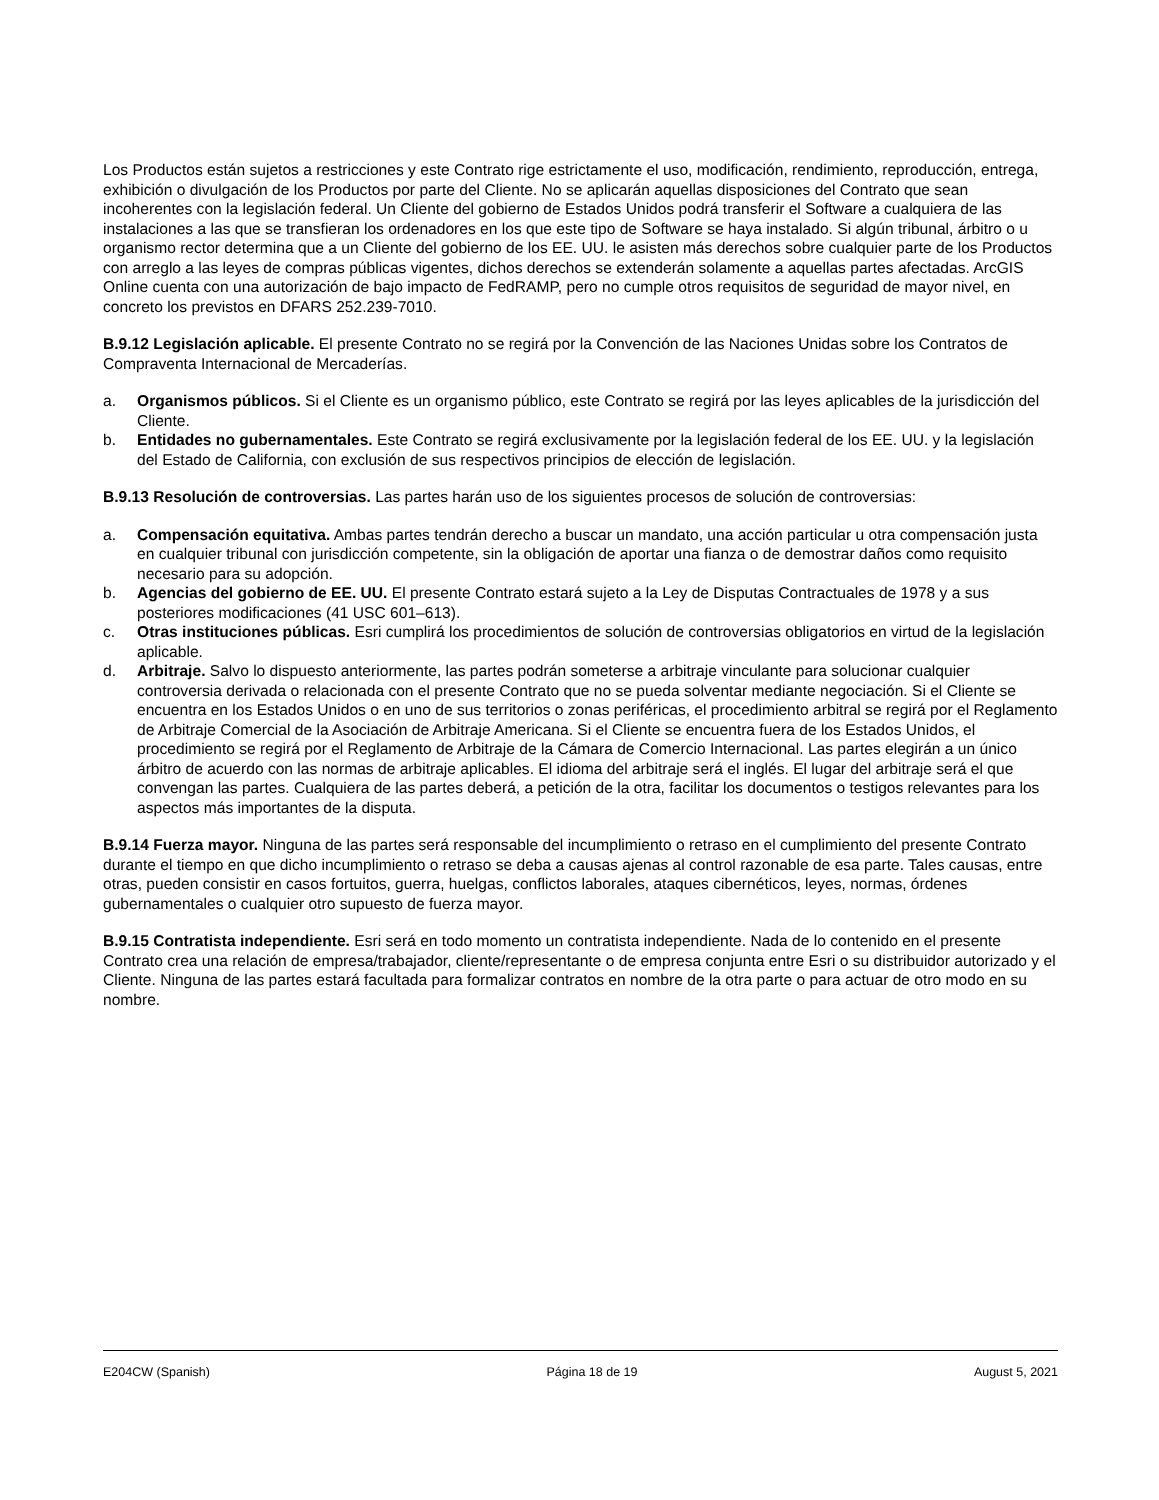Los Productos están sujetos a restricciones y este Contrato rige estrictamente el uso, modificación, rendimiento, reproducción, entrega, exhibición o divulgación de los Productos por parte del Cliente. No se aplicarán aquellas disposiciones del Contrato que sean incoherentes con la legislación federal. Un Cliente del gobierno de Estados Unidos podrá transferir el Software a cualquiera de las instalaciones a las que se transfieran los ordenadores en los que este tipo de Software se haya instalado. Si algún tribunal, árbitro o u organismo rector determina que a un Cliente del gobierno de los EE. UU. le asisten más derechos sobre cualquier parte de los Productos con arreglo a las leyes de compras públicas vigentes, dichos derechos se extenderán solamente a aquellas partes afectadas. ArcGIS Online cuenta con una autorización de bajo impacto de FedRAMP, pero no cumple otros requisitos de seguridad de mayor nivel, en concreto los previstos en DFARS 252.239-7010.
B.9.12 Legislación aplicable. El presente Contrato no se regirá por la Convención de las Naciones Unidas sobre los Contratos de Compraventa Internacional de Mercaderías.
a. Organismos públicos. Si el Cliente es un organismo público, este Contrato se regirá por las leyes aplicables de la jurisdicción del Cliente.
b. Entidades no gubernamentales. Este Contrato se regirá exclusivamente por la legislación federal de los EE. UU. y la legislación del Estado de California, con exclusión de sus respectivos principios de elección de legislación.
B.9.13 Resolución de controversias. Las partes harán uso de los siguientes procesos de solución de controversias:
a. Compensación equitativa. Ambas partes tendrán derecho a buscar un mandato, una acción particular u otra compensación justa en cualquier tribunal con jurisdicción competente, sin la obligación de aportar una fianza o de demostrar daños como requisito necesario para su adopción.
b. Agencias del gobierno de EE. UU. El presente Contrato estará sujeto a la Ley de Disputas Contractuales de 1978 y a sus posteriores modificaciones (41 USC 601–613).
c. Otras instituciones públicas. Esri cumplirá los procedimientos de solución de controversias obligatorios en virtud de la legislación aplicable.
d. Arbitraje. Salvo lo dispuesto anteriormente, las partes podrán someterse a arbitraje vinculante para solucionar cualquier controversia derivada o relacionada con el presente Contrato que no se pueda solventar mediante negociación. Si el Cliente se encuentra en los Estados Unidos o en uno de sus territorios o zonas periféricas, el procedimiento arbitral se regirá por el Reglamento de Arbitraje Comercial de la Asociación de Arbitraje Americana. Si el Cliente se encuentra fuera de los Estados Unidos, el procedimiento se regirá por el Reglamento de Arbitraje de la Cámara de Comercio Internacional. Las partes elegirán a un único árbitro de acuerdo con las normas de arbitraje aplicables. El idioma del arbitraje será el inglés. El lugar del arbitraje será el que convengan las partes. Cualquiera de las partes deberá, a petición de la otra, facilitar los documentos o testigos relevantes para los aspectos más importantes de la disputa.
B.9.14 Fuerza mayor. Ninguna de las partes será responsable del incumplimiento o retraso en el cumplimiento del presente Contrato durante el tiempo en que dicho incumplimiento o retraso se deba a causas ajenas al control razonable de esa parte. Tales causas, entre otras, pueden consistir en casos fortuitos, guerra, huelgas, conflictos laborales, ataques cibernéticos, leyes, normas, órdenes gubernamentales o cualquier otro supuesto de fuerza mayor.
B.9.15 Contratista independiente. Esri será en todo momento un contratista independiente. Nada de lo contenido en el presente Contrato crea una relación de empresa/trabajador, cliente/representante o de empresa conjunta entre Esri o su distribuidor autorizado y el Cliente. Ninguna de las partes estará facultada para formalizar contratos en nombre de la otra parte o para actuar de otro modo en su nombre.
E204CW (Spanish) Página 18 de 19 August 5, 2021